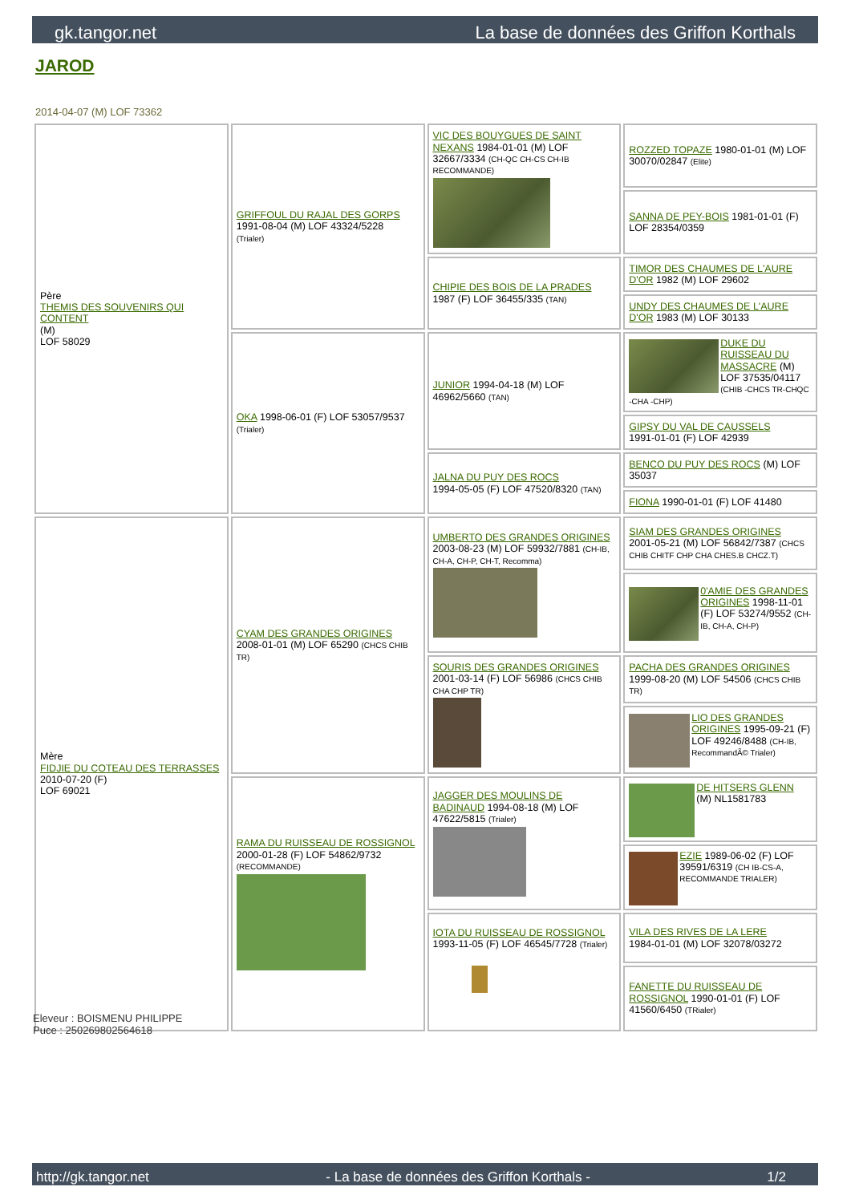gk.tangor.net La base de données des Griffon Korthals
JAROD
2014-04-07 (M) LOF 73362
| Père THEMIS DES SOUVENIRS QUI CONTENT (M) LOF 58029 | GRIFFOUL DU RAJAL DES GORPS 1991-08-04 (M) LOF 43324/5228 (Trialer) | VIC DES BOUYGUES DE SAINT NEXANS 1984-01-01 (M) LOF 32667/3334 (CH-QC CH-CS CH-IB RECOMMANDE) | ROZZED TOPAZE 1980-01-01 (M) LOF 30070/02847 (Elite) |
| | | | SANNA DE PEY-BOIS 1981-01-01 (F) LOF 28354/0359 |
| | | CHIPIE DES BOIS DE LA PRADES 1987 (F) LOF 36455/335 (TAN) | TIMOR DES CHAUMES DE L'AURE D'OR 1982 (M) LOF 29602 |
| | | | UNDY DES CHAUMES DE L'AURE D'OR 1983 (M) LOF 30133 |
| | OKA 1998-06-01 (F) LOF 53057/9537 (Trialer) | JUNIOR 1994-04-18 (M) LOF 46962/5660 (TAN) | DUKE DU RUISSEAU DU MASSACRE (M) LOF 37535/04117 (CHIB -CHCS TR-CHQC -CHA -CHP) |
| | | | GIPSY DU VAL DE CAUSSELS 1991-01-01 (F) LOF 42939 |
| | | JALNA DU PUY DES ROCS 1994-05-05 (F) LOF 47520/8320 (TAN) | BENCO DU PUY DES ROCS (M) LOF 35037 |
| | | | FIONA 1990-01-01 (F) LOF 41480 |
| Mère FIDJIE DU COTEAU DES TERRASSES 2010-07-20 (F) LOF 69021 | CYAM DES GRANDES ORIGINES 2008-01-01 (M) LOF 65290 (CHCS CHIB TR) | UMBERTO DES GRANDES ORIGINES 2003-08-23 (M) LOF 59932/7881 (CH-IB, CH-A, CH-P, CH-T, Recomma) | SIAM DES GRANDES ORIGINES 2001-05-21 (M) LOF 56842/7387 (CHCS CHIB CHITF CHP CHA CHES.B CHCZ.T) |
| | | | 0'AMIE DES GRANDES ORIGINES 1998-11-01 (F) LOF 53274/9552 (CH-IB, CH-A, CH-P) |
| | | SOURIS DES GRANDES ORIGINES 2001-03-14 (F) LOF 56986 (CHCS CHIB CHA CHP TR) | PACHA DES GRANDES ORIGINES 1999-08-20 (M) LOF 54506 (CHCS CHIB TR) |
| | | | LIO DES GRANDES ORIGINES 1995-09-21 (F) LOF 49246/8488 (CH-IB, RecommandÃ© Trialer) |
| | RAMA DU RUISSEAU DE ROSSIGNOL 2000-01-28 (F) LOF 54862/9732 (RECOMMANDE) | JAGGER DES MOULINS DE BADINAUD 1994-08-18 (M) LOF 47622/5815 (Trialer) | DE HITSERS GLENN (M) NL1581783 |
| | | | EZIE 1989-06-02 (F) LOF 39591/6319 (CH IB-CS-A, RECOMMANDE TRIALER) |
| | | IOTA DU RUISSEAU DE ROSSIGNOL 1993-11-05 (F) LOF 46545/7728 (Trialer) | VILA DES RIVES DE LA LERE 1984-01-01 (M) LOF 32078/03272 |
| | | | FANETTE DU RUISSEAU DE ROSSIGNOL 1990-01-01 (F) LOF 41560/6450 (TRialer) |
Eleveur : BOISMENU PHILIPPE
Puce : 250269802564618
http://gk.tangor.net - La base de données des Griffon Korthals - 1/2